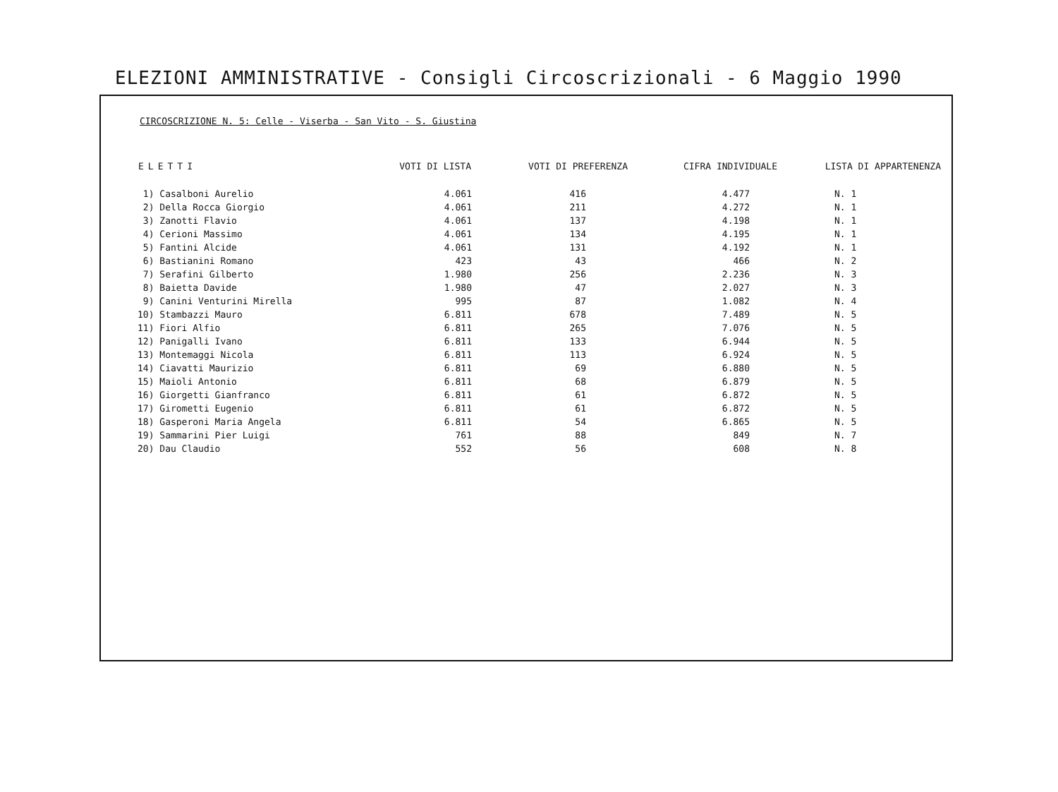ELEZIONI AMMINISTRATIVE - Consigli Circoscrizionali - 6 Maggio 1990
CIRCOSCRIZIONE N. 5: Celle - Viserba - San Vito - S. Giustina
| ELETTI | VOTI DI LISTA | VOTI DI PREFERENZA | CIFRA INDIVIDUALE | LISTA DI APPARTENENZA |
| --- | --- | --- | --- | --- |
| 1) Casalboni Aurelio | 4.061 | 416 | 4.477 | N. 1 |
| 2) Della Rocca Giorgio | 4.061 | 211 | 4.272 | N. 1 |
| 3) Zanotti Flavio | 4.061 | 137 | 4.198 | N. 1 |
| 4) Cerioni Massimo | 4.061 | 134 | 4.195 | N. 1 |
| 5) Fantini Alcide | 4.061 | 131 | 4.192 | N. 1 |
| 6) Bastianini Romano | 423 | 43 | 466 | N. 2 |
| 7) Serafini Gilberto | 1.980 | 256 | 2.236 | N. 3 |
| 8) Baietta Davide | 1.980 | 47 | 2.027 | N. 3 |
| 9) Canini Venturini Mirella | 995 | 87 | 1.082 | N. 4 |
| 10) Stambazzi Mauro | 6.811 | 678 | 7.489 | N. 5 |
| 11) Fiori Alfio | 6.811 | 265 | 7.076 | N. 5 |
| 12) Panigalli Ivano | 6.811 | 133 | 6.944 | N. 5 |
| 13) Montemaggi Nicola | 6.811 | 113 | 6.924 | N. 5 |
| 14) Ciavatti Maurizio | 6.811 | 69 | 6.880 | N. 5 |
| 15) Maioli Antonio | 6.811 | 68 | 6.879 | N. 5 |
| 16) Giorgetti Gianfranco | 6.811 | 61 | 6.872 | N. 5 |
| 17) Girometti Eugenio | 6.811 | 61 | 6.872 | N. 5 |
| 18) Gasperoni Maria Angela | 6.811 | 54 | 6.865 | N. 5 |
| 19) Sammarini Pier Luigi | 761 | 88 | 849 | N. 7 |
| 20) Dau Claudio | 552 | 56 | 608 | N. 8 |